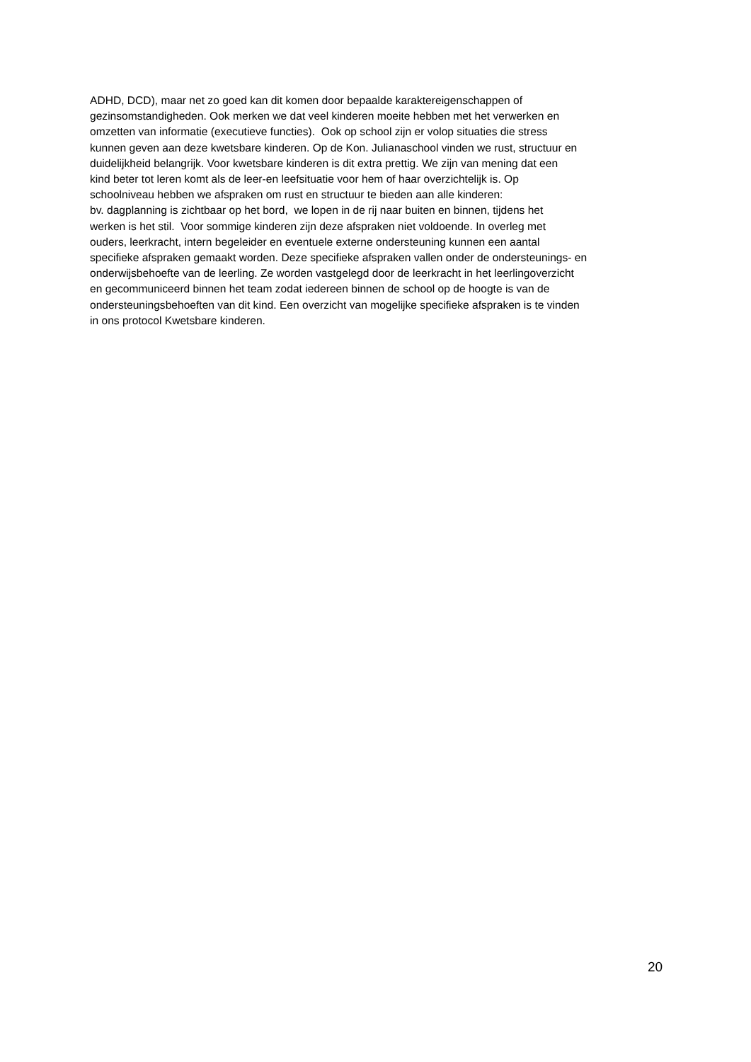ADHD, DCD), maar net zo goed kan dit komen door bepaalde karaktereigenschappen of
gezinsomstandigheden. Ook merken we dat veel kinderen moeite hebben met het verwerken en
omzetten van informatie (executieve functies). Ook op school zijn er volop situaties die stress
kunnen geven aan deze kwetsbare kinderen. Op de Kon. Julianaschool vinden we rust, structuur en
duidelijkheid belangrijk. Voor kwetsbare kinderen is dit extra prettig. We zijn van mening dat een
kind beter tot leren komt als de leer-en leefsituatie voor hem of haar overzichtelijk is. Op
schoolniveau hebben we afspraken om rust en structuur te bieden aan alle kinderen:
bv. dagplanning is zichtbaar op het bord, we lopen in de rij naar buiten en binnen, tijdens het
werken is het stil. Voor sommige kinderen zijn deze afspraken niet voldoende. In overleg met
ouders, leerkracht, intern begeleider en eventuele externe ondersteuning kunnen een aantal
specifieke afspraken gemaakt worden. Deze specifieke afspraken vallen onder de ondersteunings- en
onderwijsbehoefte van de leerling. Ze worden vastgelegd door de leerkracht in het leerlingoverzicht
en gecommuniceerd binnen het team zodat iedereen binnen de school op de hoogte is van de
ondersteuningsbehoeften van dit kind. Een overzicht van mogelijke specifieke afspraken is te vinden
in ons protocol Kwetsbare kinderen.
20